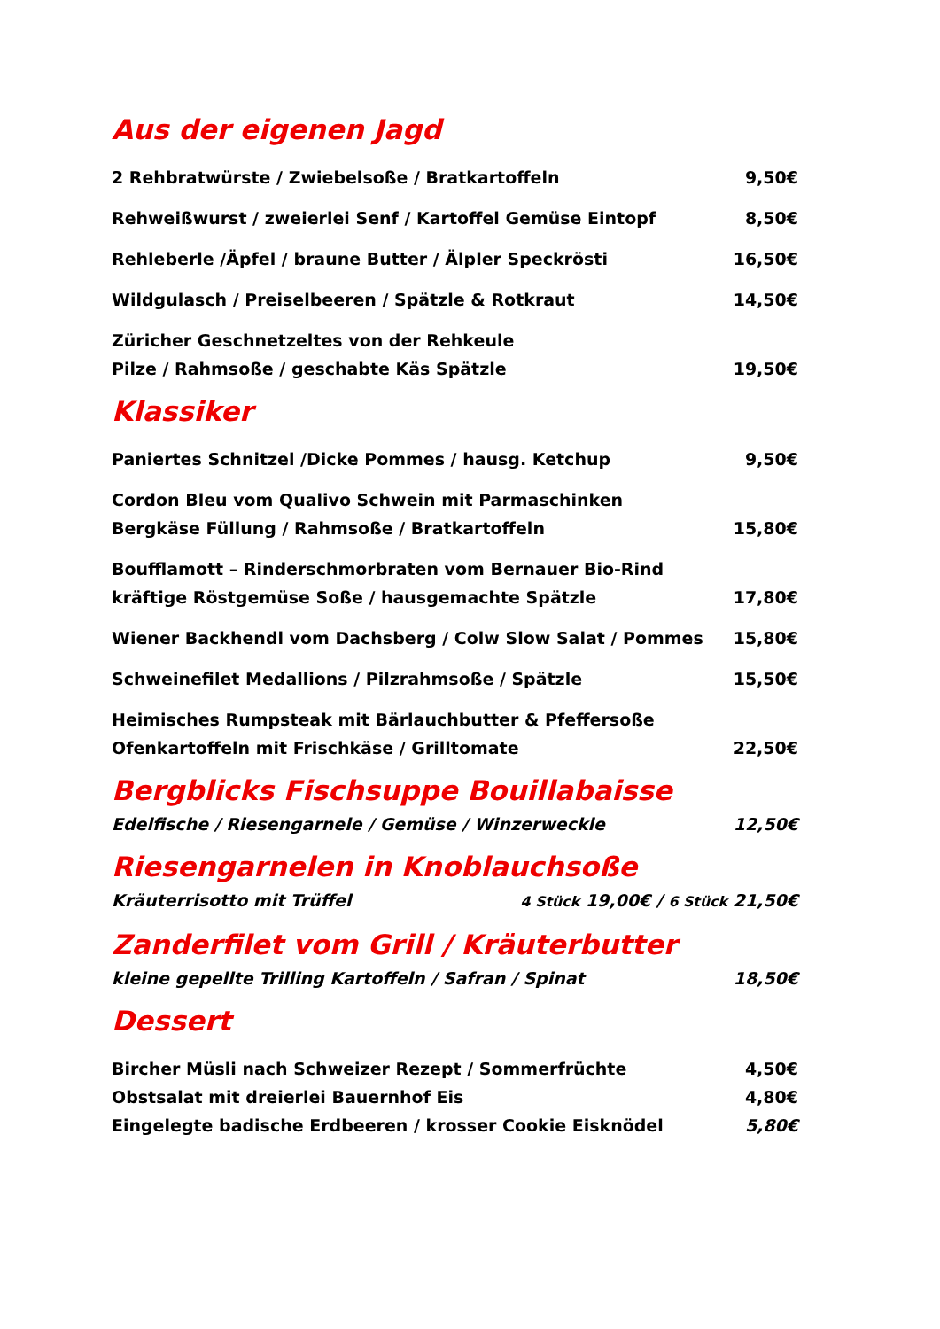Aus der eigenen Jagd
2 Rehbratwürste / Zwiebelsoße / Bratkartoffeln 9,50€
Rehweißwurst / zweierlei Senf / Kartoffel Gemüse Eintopf 8,50€
Rehleberle /Äpfel / braune Butter / Älpler Speckrösti 16,50€
Wildgulasch / Preiselbeeren / Spätzle & Rotkraut 14,50€
Züricher Geschnetzeltes von der Rehkeule
Pilze / Rahmsoße / geschabte Käs Spätzle 19,50€
Klassiker
Paniertes Schnitzel /Dicke Pommes / hausg. Ketchup 9,50€
Cordon Bleu vom Qualivo Schwein mit Parmaschinken
Bergkäse Füllung / Rahmsoße / Bratkartoffeln 15,80€
Boufflamott – Rinderschmorbraten vom Bernauer Bio-Rind
kräftige Röstgemüse Soße / hausgemachte Spätzle 17,80€
Wiener Backhendl vom Dachsberg / Colw Slow Salat / Pommes 15,80€
Schweinefilet Medallions / Pilzrahmsoße / Spätzle 15,50€
Heimisches Rumpsteak mit Bärlauchbutter & Pfeffersoße
Ofenkartoffeln mit Frischkäse / Grilltomate 22,50€
Bergblicks Fischsuppe Bouillabaisse
Edelfische / Riesengarnele / Gemüse / Winzerweckle 12,50€
Riesengarnelen in Knoblauchsoße
Kräuterrisotto mit Trüffel 4 Stück 19,00€ / 6 Stück 21,50€
Zanderfilet vom Grill / Kräuterbutter
kleine gepellte Trilling Kartoffeln / Safran / Spinat 18,50€
Dessert
Bircher Müsli nach Schweizer Rezept / Sommerfrüchte 4,50€
Obstsalat mit dreierlei Bauernhof Eis 4,80€
Eingelegte badische Erdbeeren / krosser Cookie Eisknödel 5,80€